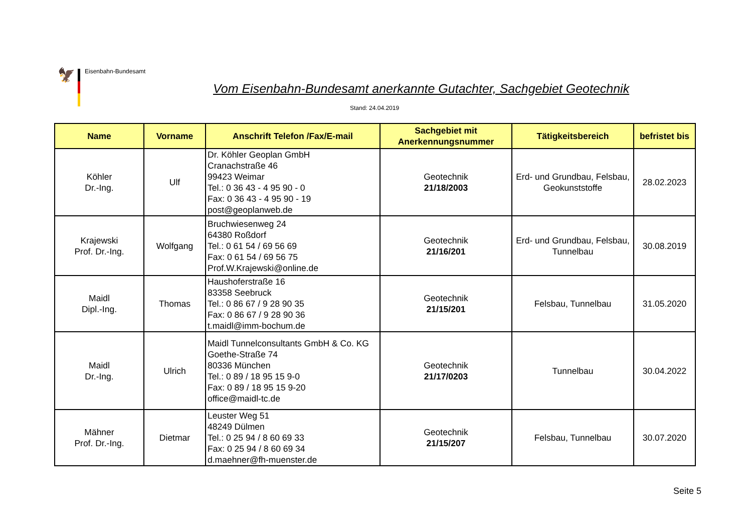🦅 Eisenbahn-Bundesamt
Vom Eisenbahn-Bundesamt anerkannte Gutachter, Sachgebiet Geotechnik
Stand: 24.04.2019
| Name | Vorname | Anschrift Telefon /Fax/E-mail | Sachgebiet mit Anerkennungsnummer | Tätigkeitsbereich | befristet bis |
| --- | --- | --- | --- | --- | --- |
| Köhler Dr.-Ing. | Ulf | Dr. Köhler Geoplan GmbH Cranachstraße 46 99423 Weimar Tel.: 0 36 43 - 4 95 90 - 0 Fax: 0 36 43 - 4 95 90 - 19 post@geoplanweb.de | Geotechnik 21/18/2003 | Erd- und Grundbau, Felsbau, Geokunststoffe | 28.02.2023 |
| Krajewski Prof. Dr.-Ing. | Wolfgang | Bruchwiesenweg 24 64380 Roßdorf Tel.: 0 61 54 / 69 56 69 Fax: 0 61 54 / 69 56 75 Prof.W.Krajewski@online.de | Geotechnik 21/16/201 | Erd- und Grundbau, Felsbau, Tunnelbau | 30.08.2019 |
| Maidl Dipl.-Ing. | Thomas | Haushoferstraße 16 83358 Seebruck Tel.: 0 86 67 / 9 28 90 35 Fax: 0 86 67 / 9 28 90 36 t.maidl@imm-bochum.de | Geotechnik 21/15/201 | Felsbau, Tunnelbau | 31.05.2020 |
| Maidl Dr.-Ing. | Ulrich | Maidl Tunnelconsultants GmbH & Co. KG Goethe-Straße 74 80336 München Tel.: 0 89 / 18 95 15 9-0 Fax: 0 89 / 18 95 15 9-20 office@maidl-tc.de | Geotechnik 21/17/0203 | Tunnelbau | 30.04.2022 |
| Mähner Prof. Dr.-Ing. | Dietmar | Leuster Weg 51 48249 Dülmen Tel.: 0 25 94 / 8 60 69 33 Fax: 0 25 94 / 8 60 69 34 d.maehner@fh-muenster.de | Geotechnik 21/15/207 | Felsbau, Tunnelbau | 30.07.2020 |
Seite 5